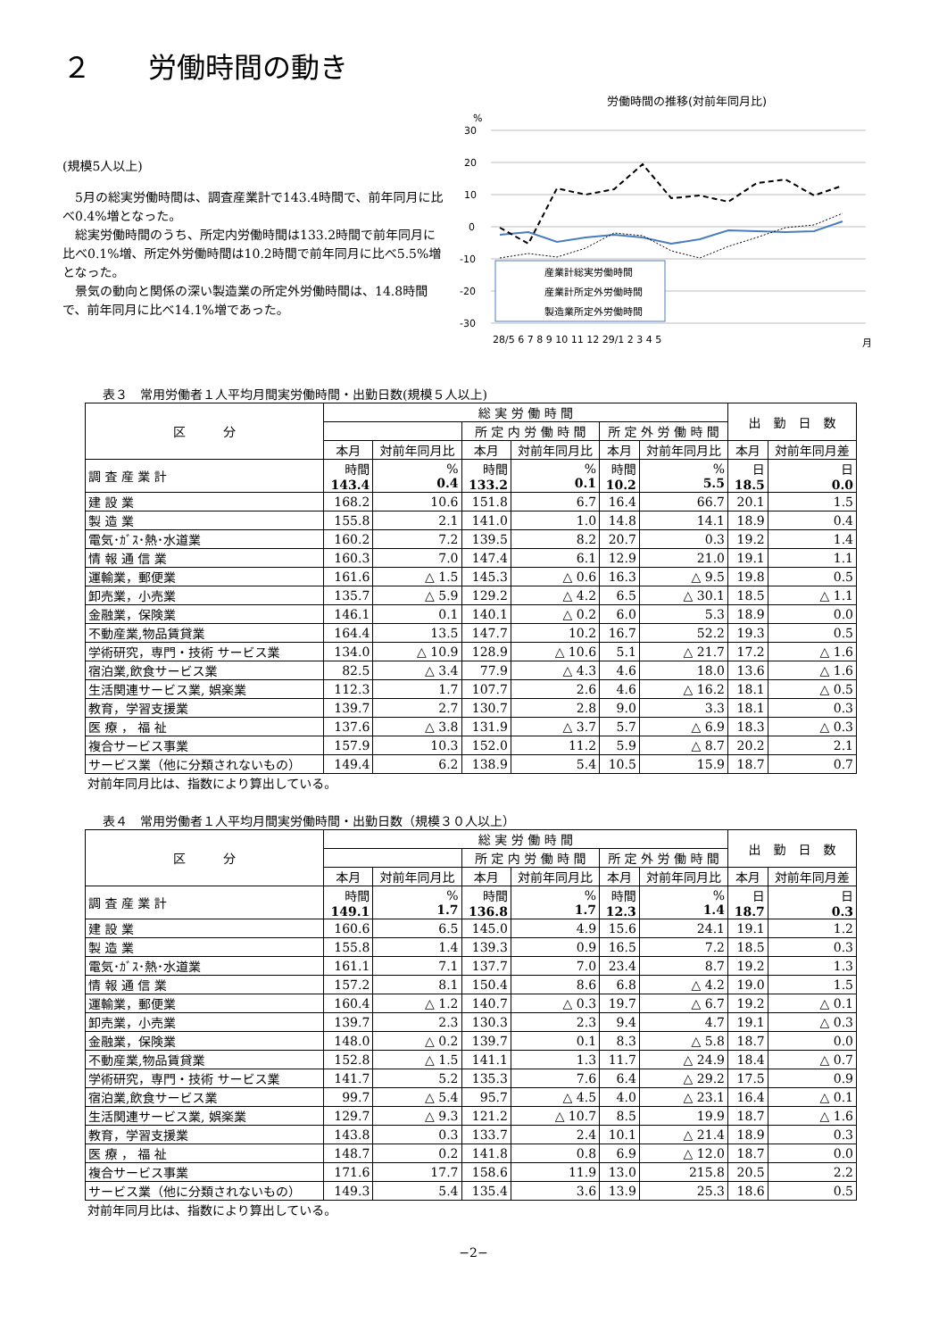２　　労働時間の動き
(規模5人以上)
　5月の総実労働時間は、調査産業計で143.4時間で、前年同月に比べ0.4%増となった。
　総実労働時間のうち、所定内労働時間は133.2時間で前年同月に比べ0.1%増、所定外労働時間は10.2時間で前年同月に比べ5.5%増となった。
　景気の動向と関係の深い製造業の所定外労働時間は、14.8時間で、前年同月に比べ14.1%増であった。
労働時間の推移(対前年同月比)
%
30
20
10
0
-10
-20
-30
産業計総実労働時間
産業計所定外労働時間
製造業所定外労働時間
28/5 6 7 8 9 10 11 12 29/1 2 3 4 5
月
表３　常用労働者１人平均月間実労働時間・出勤日数(規模５人以上)
| 区 分 | 総 実 労 働 時 間 | | | | | | 出 勤 日 数 | |
| --- | --- | --- | --- | --- | --- | --- | --- | --- |
| | | | 所 定 内 労 働 時 間 | | 所 定 外 労 働 時 間 | | | |
| | 本月 | 対前年同月比 | 本月 | 対前年同月比 | 本月 | 対前年同月比 | 本月 | 対前年同月差 |
| 調 査 産 業 計 | 時間 143.4 | % 0.4 | 時間 133.2 | % 0.1 | 時間 10.2 | % 5.5 | 日 18.5 | 日 0.0 |
| 建 設 業 | 168.2 | 10.6 | 151.8 | 6.7 | 16.4 | 66.7 | 20.1 | 1.5 |
| 製 造 業 | 155.8 | 2.1 | 141.0 | 1.0 | 14.8 | 14.1 | 18.9 | 0.4 |
| 電気･ｶﾞｽ･熱･水道業 | 160.2 | 7.2 | 139.5 | 8.2 | 20.7 | 0.3 | 19.2 | 1.4 |
| 情 報 通 信 業 | 160.3 | 7.0 | 147.4 | 6.1 | 12.9 | 21.0 | 19.1 | 1.1 |
| 運輸業，郵便業 | 161.6 | △ 1.5 | 145.3 | △ 0.6 | 16.3 | △ 9.5 | 19.8 | 0.5 |
| 卸売業，小売業 | 135.7 | △ 5.9 | 129.2 | △ 4.2 | 6.5 | △ 30.1 | 18.5 | △ 1.1 |
| 金融業，保険業 | 146.1 | 0.1 | 140.1 | △ 0.2 | 6.0 | 5.3 | 18.9 | 0.0 |
| 不動産業,物品賃貸業 | 164.4 | 13.5 | 147.7 | 10.2 | 16.7 | 52.2 | 19.3 | 0.5 |
| 学術研究，専門・技術 サービス業 | 134.0 | △ 10.9 | 128.9 | △ 10.6 | 5.1 | △ 21.7 | 17.2 | △ 1.6 |
| 宿泊業,飲食サービス業 | 82.5 | △ 3.4 | 77.9 | △ 4.3 | 4.6 | 18.0 | 13.6 | △ 1.6 |
| 生活関連サービス業, 娯楽業 | 112.3 | 1.7 | 107.7 | 2.6 | 4.6 | △ 16.2 | 18.1 | △ 0.5 |
| 教育，学習支援業 | 139.7 | 2.7 | 130.7 | 2.8 | 9.0 | 3.3 | 18.1 | 0.3 |
| 医 療 ， 福 祉 | 137.6 | △ 3.8 | 131.9 | △ 3.7 | 5.7 | △ 6.9 | 18.3 | △ 0.3 |
| 複合サービス事業 | 157.9 | 10.3 | 152.0 | 11.2 | 5.9 | △ 8.7 | 20.2 | 2.1 |
| サービス業（他に分類されないもの） | 149.4 | 6.2 | 138.9 | 5.4 | 10.5 | 15.9 | 18.7 | 0.7 |
対前年同月比は、指数により算出している。
表４　常用労働者１人平均月間実労働時間・出勤日数（規模３０人以上）
| 区 分 | 総 実 労 働 時 間 | | | | | | 出 勤 日 数 | |
| --- | --- | --- | --- | --- | --- | --- | --- | --- |
| | | | 所 定 内 労 働 時 間 | | 所 定 外 労 働 時 間 | | | |
| | 本月 | 対前年同月比 | 本月 | 対前年同月比 | 本月 | 対前年同月比 | 本月 | 対前年同月差 |
| 調 査 産 業 計 | 時間 149.1 | % 1.7 | 時間 136.8 | % 1.7 | 時間 12.3 | % 1.4 | 日 18.7 | 日 0.3 |
| 建 設 業 | 160.6 | 6.5 | 145.0 | 4.9 | 15.6 | 24.1 | 19.1 | 1.2 |
| 製 造 業 | 155.8 | 1.4 | 139.3 | 0.9 | 16.5 | 7.2 | 18.5 | 0.3 |
| 電気･ｶﾞｽ･熱･水道業 | 161.1 | 7.1 | 137.7 | 7.0 | 23.4 | 8.7 | 19.2 | 1.3 |
| 情 報 通 信 業 | 157.2 | 8.1 | 150.4 | 8.6 | 6.8 | △ 4.2 | 19.0 | 1.5 |
| 運輸業，郵便業 | 160.4 | △ 1.2 | 140.7 | △ 0.3 | 19.7 | △ 6.7 | 19.2 | △ 0.1 |
| 卸売業，小売業 | 139.7 | 2.3 | 130.3 | 2.3 | 9.4 | 4.7 | 19.1 | △ 0.3 |
| 金融業，保険業 | 148.0 | △ 0.2 | 139.7 | 0.1 | 8.3 | △ 5.8 | 18.7 | 0.0 |
| 不動産業,物品賃貸業 | 152.8 | △ 1.5 | 141.1 | 1.3 | 11.7 | △ 24.9 | 18.4 | △ 0.7 |
| 学術研究，専門・技術 サービス業 | 141.7 | 5.2 | 135.3 | 7.6 | 6.4 | △ 29.2 | 17.5 | 0.9 |
| 宿泊業,飲食サービス業 | 99.7 | △ 5.4 | 95.7 | △ 4.5 | 4.0 | △ 23.1 | 16.4 | △ 0.1 |
| 生活関連サービス業, 娯楽業 | 129.7 | △ 9.3 | 121.2 | △ 10.7 | 8.5 | 19.9 | 18.7 | △ 1.6 |
| 教育，学習支援業 | 143.8 | 0.3 | 133.7 | 2.4 | 10.1 | △ 21.4 | 18.9 | 0.3 |
| 医 療 ， 福 祉 | 148.7 | 0.2 | 141.8 | 0.8 | 6.9 | △ 12.0 | 18.7 | 0.0 |
| 複合サービス事業 | 171.6 | 17.7 | 158.6 | 11.9 | 13.0 | 215.8 | 20.5 | 2.2 |
| サービス業（他に分類されないもの） | 149.3 | 5.4 | 135.4 | 3.6 | 13.9 | 25.3 | 18.6 | 0.5 |
対前年同月比は、指数により算出している。
−2−